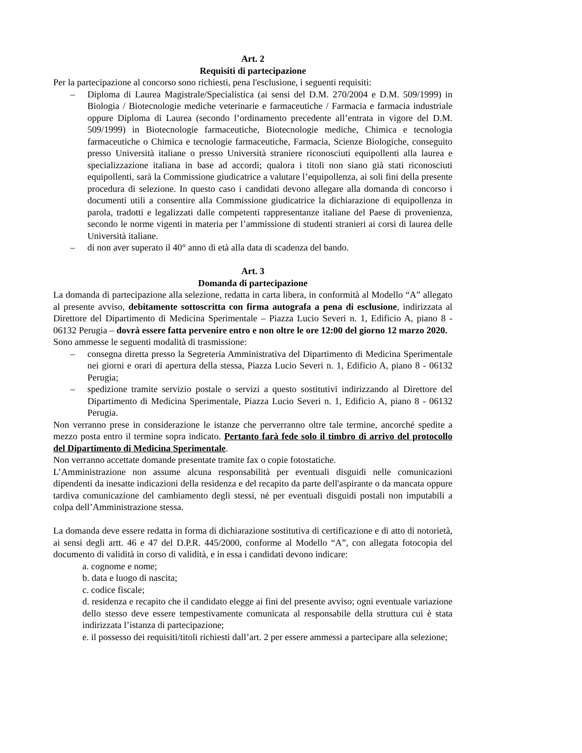Art. 2
Requisiti di partecipazione
Per la partecipazione al concorso sono richiesti, pena l'esclusione, i seguenti requisiti:
– Diploma di Laurea Magistrale/Specialistica (ai sensi del D.M. 270/2004 e D.M. 509/1999) in Biologia / Biotecnologie mediche veterinarie e farmaceutiche / Farmacia e farmacia industriale oppure Diploma di Laurea (secondo l’ordinamento precedente all’entrata in vigore del D.M. 509/1999) in Biotecnologie farmaceutiche, Biotecnologie mediche, Chimica e tecnologia farmaceutiche o Chimica e tecnologie farmaceutiche, Farmacia, Scienze Biologiche, conseguito presso Università italiane o presso Università straniere riconosciuti equipollenti alla laurea e specializzazione italiana in base ad accordi; qualora i titoli non siano già stati riconosciuti equipollenti, sarà la Commissione giudicatrice a valutare l’equipollenza, ai soli fini della presente procedura di selezione. In questo caso i candidati devono allegare alla domanda di concorso i documenti utili a consentire alla Commissione giudicatrice la dichiarazione di equipollenza in parola, tradotti e legalizzati dalle competenti rappresentanze italiane del Paese di provenienza, secondo le norme vigenti in materia per l’ammissione di studenti stranieri ai corsi di laurea delle Università italiane.
– di non aver superato il 40° anno di età alla data di scadenza del bando.
Art. 3
Domanda di partecipazione
La domanda di partecipazione alla selezione, redatta in carta libera, in conformità al Modello “A” allegato al presente avviso, debitamente sottoscritta con firma autografa a pena di esclusione, indirizzata al Direttore del Dipartimento di Medicina Sperimentale – Piazza Lucio Severi n. 1, Edificio A, piano 8 - 06132 Perugia – dovrà essere fatta pervenire entro e non oltre le ore 12:00 del giorno 12 marzo 2020.
Sono ammesse le seguenti modalità di trasmissione:
– consegna diretta presso la Segreteria Amministrativa del Dipartimento di Medicina Sperimentale nei giorni e orari di apertura della stessa, Piazza Lucio Severi n. 1, Edificio A, piano 8 - 06132 Perugia;
– spedizione tramite servizio postale o servizi a questo sostitutivi indirizzando al Direttore del Dipartimento di Medicina Sperimentale, Piazza Lucio Severi n. 1, Edificio A, piano 8 - 06132 Perugia.
Non verranno prese in considerazione le istanze che perverranno oltre tale termine, ancorché spedite a mezzo posta entro il termine sopra indicato. Pertanto farà fede solo il timbro di arrivo del protocollo del Dipartimento di Medicina Sperimentale.
Non verranno accettate domande presentate tramite fax o copie fotostatiche.
L’Amministrazione non assume alcuna responsabilità per eventuali disguidi nelle comunicazioni dipendenti da inesatte indicazioni della residenza e del recapito da parte dell'aspirante o da mancata oppure tardiva comunicazione del cambiamento degli stessi, né per eventuali disguidi postali non imputabili a colpa dell’Amministrazione stessa.
La domanda deve essere redatta in forma di dichiarazione sostitutiva di certificazione e di atto di notorietà, ai sensi degli artt. 46 e 47 del D.P.R. 445/2000, conforme al Modello “A”, con allegata fotocopia del documento di validità in corso di validità, e in essa i candidati devono indicare:
a. cognome e nome;
b. data e luogo di nascita;
c. codice fiscale;
d. residenza e recapito che il candidato elegge ai fini del presente avviso; ogni eventuale variazione dello stesso deve essere tempestivamente comunicata al responsabile della struttura cui è stata indirizzata l’istanza di partecipazione;
e. il possesso dei requisiti/titoli richiesti dall’art. 2 per essere ammessi a partecipare alla selezione;